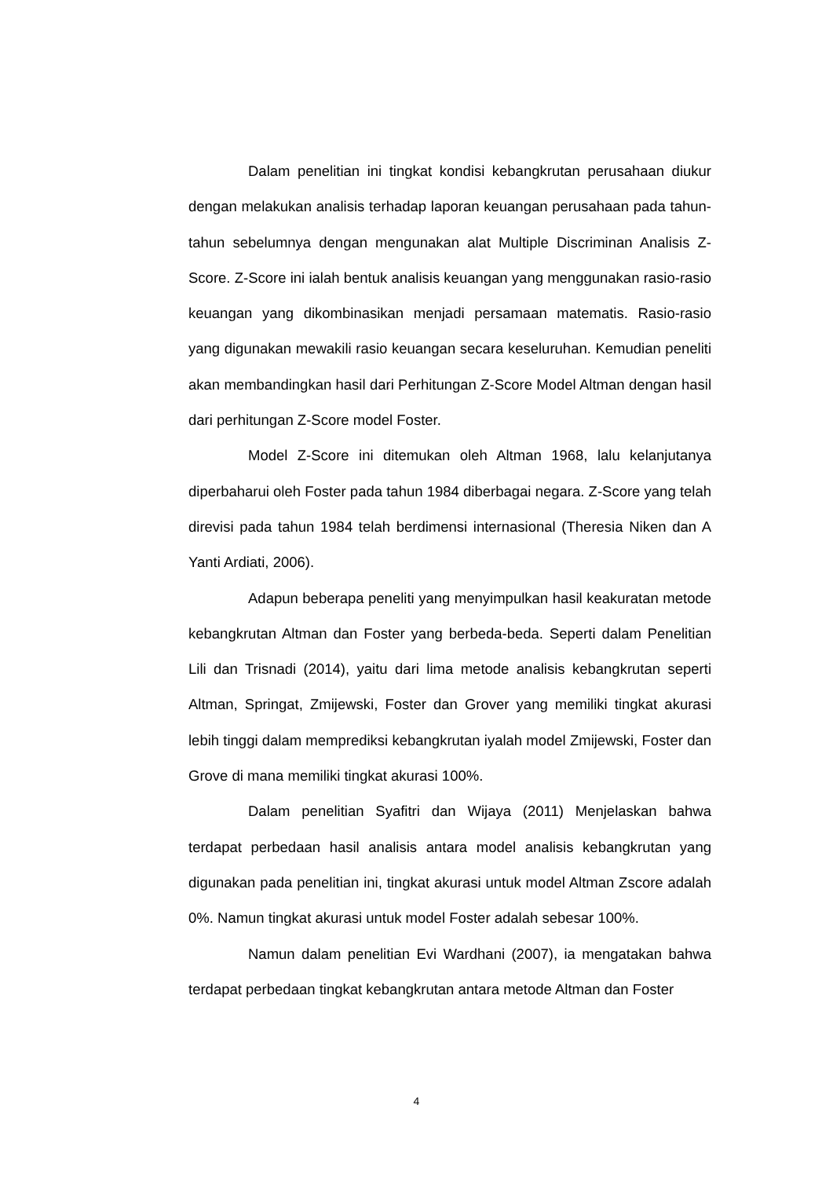Dalam penelitian ini tingkat kondisi kebangkrutan perusahaan diukur dengan melakukan analisis terhadap laporan keuangan perusahaan pada tahun-tahun sebelumnya dengan mengunakan alat Multiple Discriminan Analisis Z-Score. Z-Score ini ialah bentuk analisis keuangan yang menggunakan rasio-rasio keuangan yang dikombinasikan menjadi persamaan matematis. Rasio-rasio yang digunakan mewakili rasio keuangan secara keseluruhan. Kemudian peneliti akan membandingkan hasil dari Perhitungan Z-Score Model Altman dengan hasil dari perhitungan Z-Score model Foster.
Model Z-Score ini ditemukan oleh Altman 1968, lalu kelanjutanya diperbaharui oleh Foster pada tahun 1984 diberbagai negara. Z-Score yang telah direvisi pada tahun 1984 telah berdimensi internasional (Theresia Niken dan A Yanti Ardiati, 2006).
Adapun beberapa peneliti yang menyimpulkan hasil keakuratan metode kebangkrutan Altman dan Foster yang berbeda-beda. Seperti dalam Penelitian Lili dan Trisnadi (2014), yaitu dari lima metode analisis kebangkrutan seperti Altman, Springat, Zmijewski, Foster dan Grover yang memiliki tingkat akurasi lebih tinggi dalam memprediksi kebangkrutan iyalah model Zmijewski, Foster dan Grove di mana memiliki tingkat akurasi 100%.
Dalam penelitian Syafitri dan Wijaya (2011) Menjelaskan bahwa terdapat perbedaan hasil analisis antara model analisis kebangkrutan yang digunakan pada penelitian ini, tingkat akurasi untuk model Altman Zscore adalah 0%. Namun tingkat akurasi untuk model Foster adalah sebesar 100%.
Namun dalam penelitian Evi Wardhani (2007), ia mengatakan bahwa terdapat perbedaan tingkat kebangkrutan antara metode Altman dan Foster
4